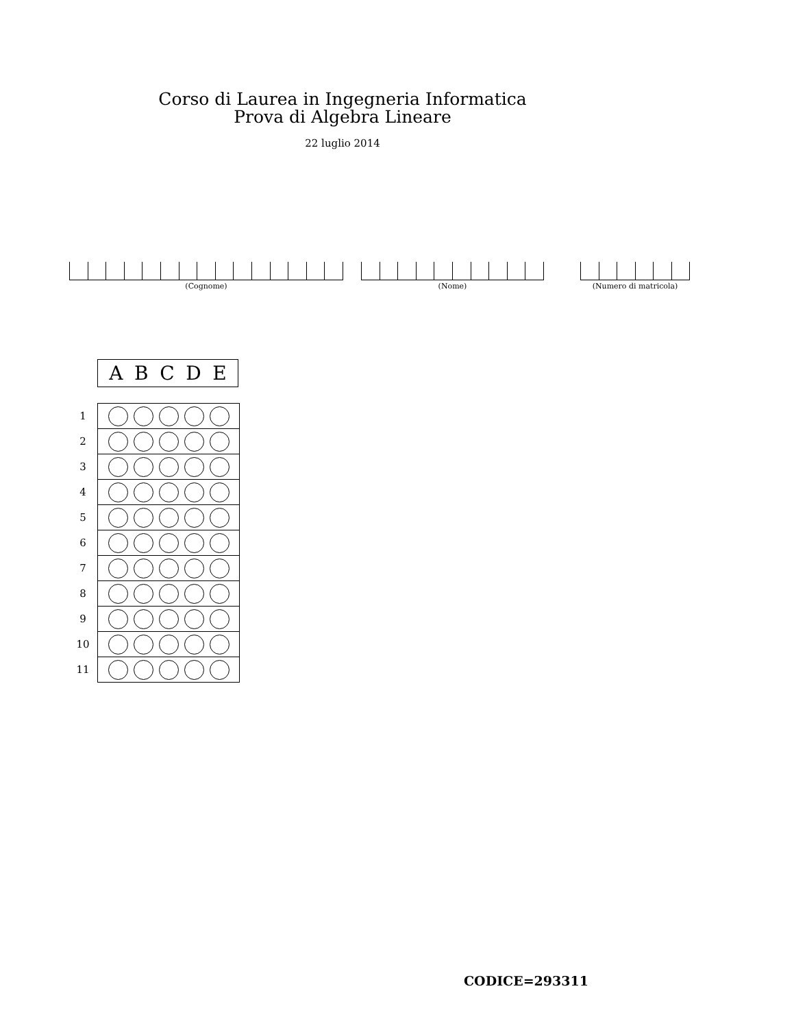Corso di Laurea in Ingegneria Informatica
Prova di Algebra Lineare
22 luglio 2014
(Cognome) (Nome)
(Numero di matricola)
A B C D E
| 1 | |
| 2 | |
| 3 | |
| 4 | |
| 5 | |
| 6 | |
| 7 | |
| 8 | |
| 9 | |
| 10 | |
| 11 | |
CODICE=293311